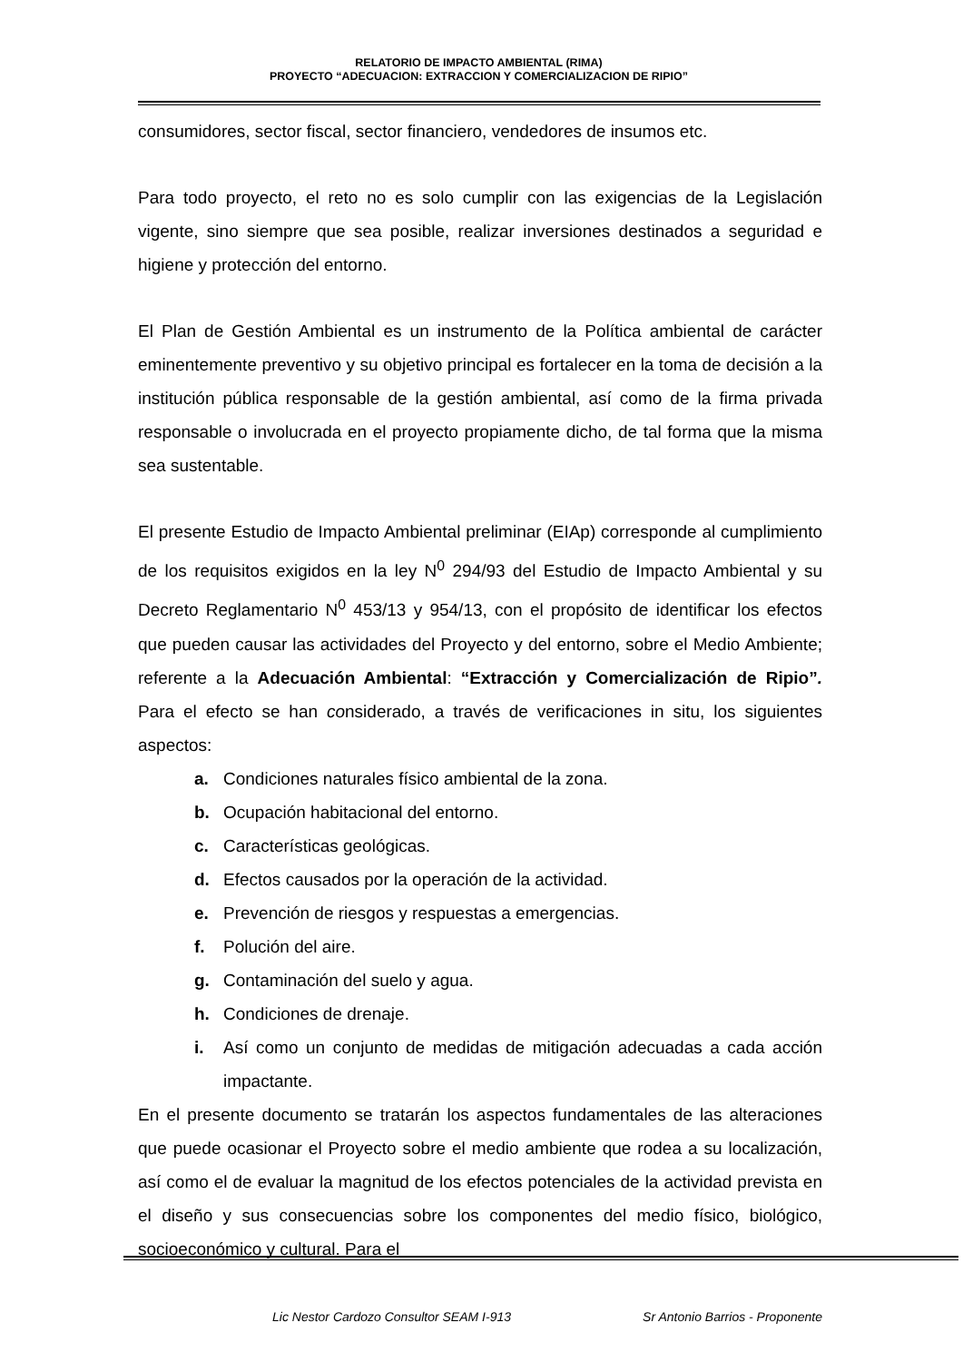RELATORIO DE IMPACTO AMBIENTAL (RIMA)
PROYECTO “ADECUACION: EXTRACCION Y COMERCIALIZACION DE RIPIO”
consumidores, sector fiscal, sector financiero, vendedores de insumos etc.
Para todo proyecto, el reto no es solo cumplir con las exigencias de la Legislación vigente, sino siempre que sea posible, realizar inversiones destinados a seguridad e higiene y protección del entorno.
El Plan de Gestión Ambiental es un instrumento de la Política ambiental de carácter eminentemente preventivo y su objetivo principal es fortalecer en la toma de decisión a la institución pública responsable de la gestión ambiental, así como de la firma privada responsable o involucrada en el proyecto propiamente dicho, de tal forma que la misma sea sustentable.
El presente Estudio de Impacto Ambiental preliminar (EIAp) corresponde al cumplimiento de los requisitos exigidos en la ley N<sup>0</sup> 294/93 del Estudio de Impacto Ambiental y su Decreto Reglamentario N<sup>0</sup> 453/13 y 954/13, con el propósito de identificar los efectos que pueden causar las actividades del Proyecto y del entorno, sobre el Medio Ambiente; referente a la Adecuación Ambiental: “Extracción y Comercialización de Ripio”. Para el efecto se han considerado, a través de verificaciones in situ, los siguientes aspectos:
a. Condiciones naturales físico ambiental de la zona.
b. Ocupación habitacional del entorno.
c. Características geológicas.
d. Efectos causados por la operación de la actividad.
e. Prevención de riesgos y respuestas a emergencias.
f. Polución del aire.
g. Contaminación del suelo y agua.
h. Condiciones de drenaje.
i. Así como un conjunto de medidas de mitigación adecuadas a cada acción impactante.
En el presente documento se tratarán los aspectos fundamentales de las alteraciones que puede ocasionar el Proyecto sobre el medio ambiente que rodea a su localización, así como el de evaluar la magnitud de los efectos potenciales de la actividad prevista en el diseño y sus consecuencias sobre los componentes del medio físico, biológico, socioeconómico y cultural. Para el
Lic Nestor Cardozo Consultor SEAM I-913 Sr Antonio Barrios - Proponente